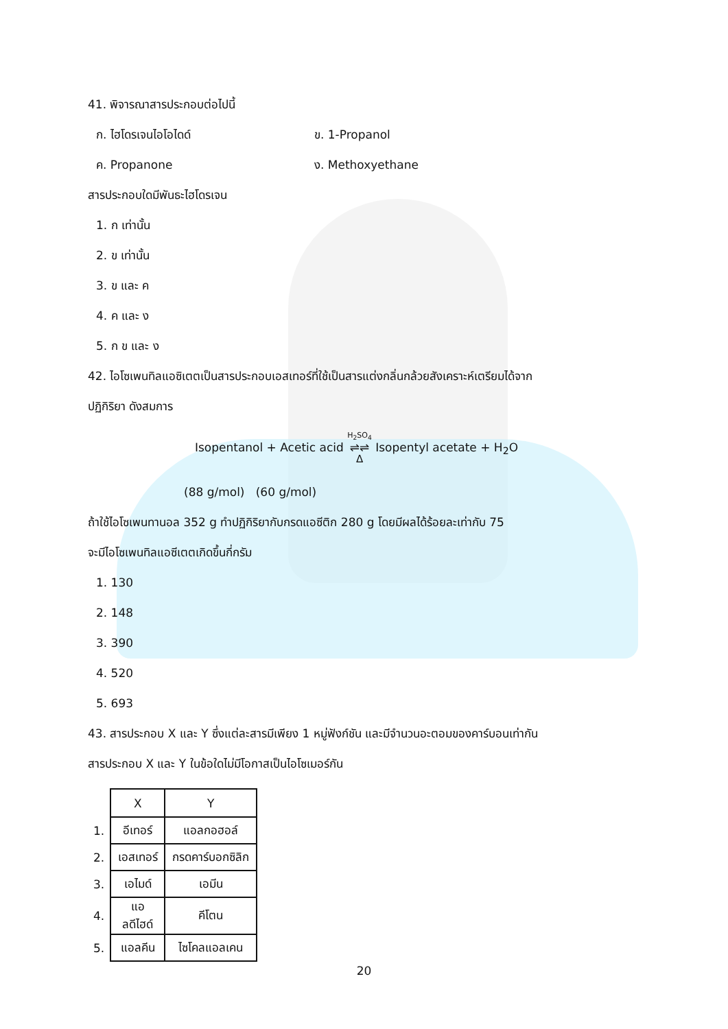41. พิจารณาสารประกอบต่อไปนี้
ก. ไฮโดรเจนไอโอไดด์ ข. 1-Propanol
ค. Propanone ง. Methoxyethane
สารประกอบใดมีพันธะไฮโดรเจน
1. ก เท่านั้น
2. ข เท่านั้น
3. ข และ ค
4. ค และ ง
5. ก ข และ ง
42. ไอโซเพนทิลแอซิเตตเป็นสารประกอบเอสเทอร์ที่ใช้เป็นสารแต่งกลิ่นกล้วยสังเคราะห์เตรียมได้จาก
ปฏิกิริยา ดังสมการ
Isopentanol + Acetic acid H<sub>2</sub>SO<sub>4</sub>
⇌⇌
Δ Isopentyl acetate + H<sub>2</sub>O
(88 g/mol) (60 g/mol)
ถ้าใช้ไอโซเพนทานอล 352 g ทำปฏิกิริยากับกรดแอซีติก 280 g โดยมีผลได้ร้อยละเท่ากับ 75
จะมีไอโซเพนทิลแอซีเตตเกิดขึ้นกี่กรัม
1. 130
2. 148
3. 390
4. 520
5. 693
43. สารประกอบ X และ Y ซึ่งแต่ละสารมีเพียง 1 หมู่ฟังก์ชัน และมีจำนวนอะตอมของคาร์บอนเท่ากัน
สารประกอบ X และ Y ในข้อใดไม่มีโอกาสเป็นไอโซเมอร์กัน
| | X | Y |
| 1. | อีเทอร์ | แอลกอฮอล์ |
| 2. | เอสเทอร์ | กรดคาร์บอกซิลิก |
| 3. | เอไมด์ | เอมีน |
| 4. | แอลดีไฮด์ | คีโตน |
| 5. | แอลคีน | ไซโคลแอลเคน |
20